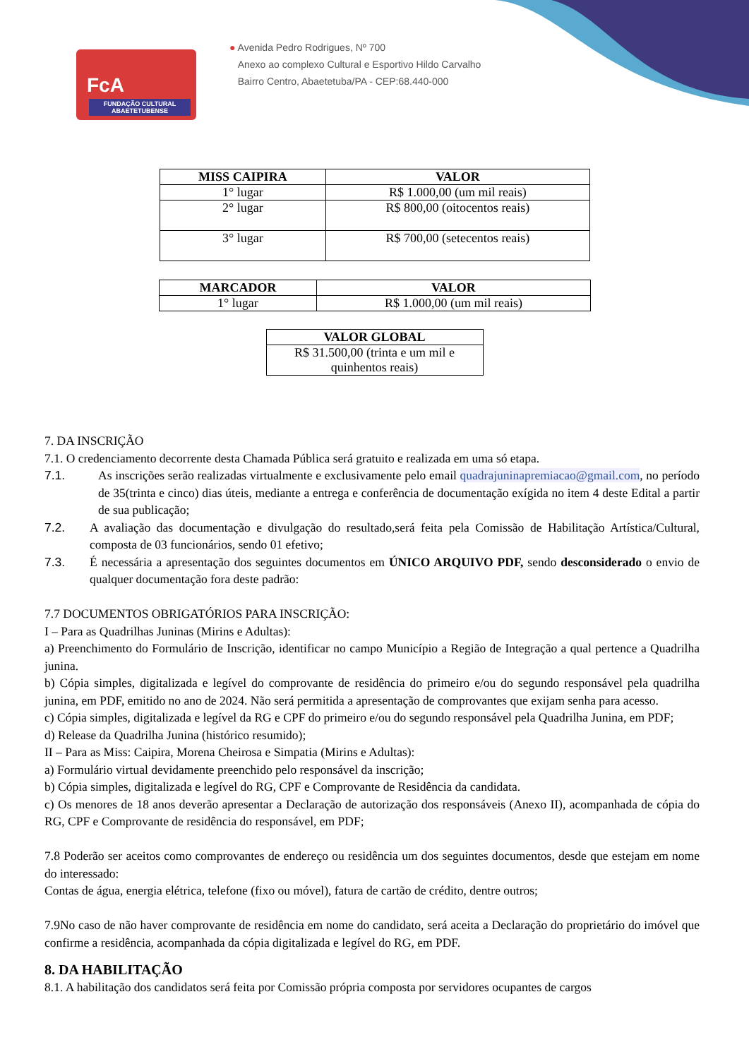FcA
FUNDAÇÃO CULTURAL ABAETETUBENSE
● Avenida Pedro Rodrigues, Nº 700
Anexo ao complexo Cultural e Esportivo Hildo Carvalho
Bairro Centro, Abaetetuba/PA - CEP:68.440-000
| MISS CAIPIRA | VALOR |
| --- | --- |
| 1° lugar | R$ 1.000,00 (um mil reais) |
| 2° lugar | R$ 800,00 (oitocentos reais) |
| 3° lugar | R$ 700,00 (setecentos reais) |
| MARCADOR | VALOR |
| --- | --- |
| 1° lugar | R$ 1.000,00 (um mil reais) |
| VALOR GLOBAL |
| --- |
| R$ 31.500,00 (trinta e um mil e quinhentos reais) |
7. DA INSCRIÇÃO
7.1. O credenciamento decorrente desta Chamada Pública será gratuito e realizada em uma só etapa.
7.1. As inscrições serão realizadas virtualmente e exclusivamente pelo email quadrajuninapremiacao@gmail.com, no período de 35(trinta e cinco) dias úteis, mediante a entrega e conferência de documentação exígida no item 4 deste Edital a partir de sua publicação;
7.2. A avaliação das documentação e divulgação do resultado,será feita pela Comissão de Habilitação Artística/Cultural, composta de 03 funcionários, sendo 01 efetivo;
7.3. É necessária a apresentação dos seguintes documentos em ÚNICO ARQUIVO PDF, sendo desconsiderado o envio de qualquer documentação fora deste padrão:
7.7 DOCUMENTOS OBRIGATÓRIOS PARA INSCRIÇÃO:
I – Para as Quadrilhas Juninas (Mirins e Adultas):
a) Preenchimento do Formulário de Inscrição, identificar no campo Município a Região de Integração a qual pertence a Quadrilha junina.
b) Cópia simples, digitalizada e legível do comprovante de residência do primeiro e/ou do segundo responsável pela quadrilha junina, em PDF, emitido no ano de 2024. Não será permitida a apresentação de comprovantes que exijam senha para acesso.
c) Cópia simples, digitalizada e legível da RG e CPF do primeiro e/ou do segundo responsável pela Quadrilha Junina, em PDF;
d) Release da Quadrilha Junina (histórico resumido);
II – Para as Miss: Caipira, Morena Cheirosa e Simpatia (Mirins e Adultas):
a) Formulário virtual devidamente preenchido pelo responsável da inscrição;
b) Cópia simples, digitalizada e legível do RG, CPF e Comprovante de Residência da candidata.
c) Os menores de 18 anos deverão apresentar a Declaração de autorização dos responsáveis (Anexo II), acompanhada de cópia do RG, CPF e Comprovante de residência do responsável, em PDF;
7.8 Poderão ser aceitos como comprovantes de endereço ou residência um dos seguintes documentos, desde que estejam em nome do interessado:
Contas de água, energia elétrica, telefone (fixo ou móvel), fatura de cartão de crédito, dentre outros;
7.9No caso de não haver comprovante de residência em nome do candidato, será aceita a Declaração do proprietário do imóvel que confirme a residência, acompanhada da cópia digitalizada e legível do RG, em PDF.
8. DA HABILITAÇÃO
8.1. A habilitação dos candidatos será feita por Comissão própria composta por servidores ocupantes de cargos